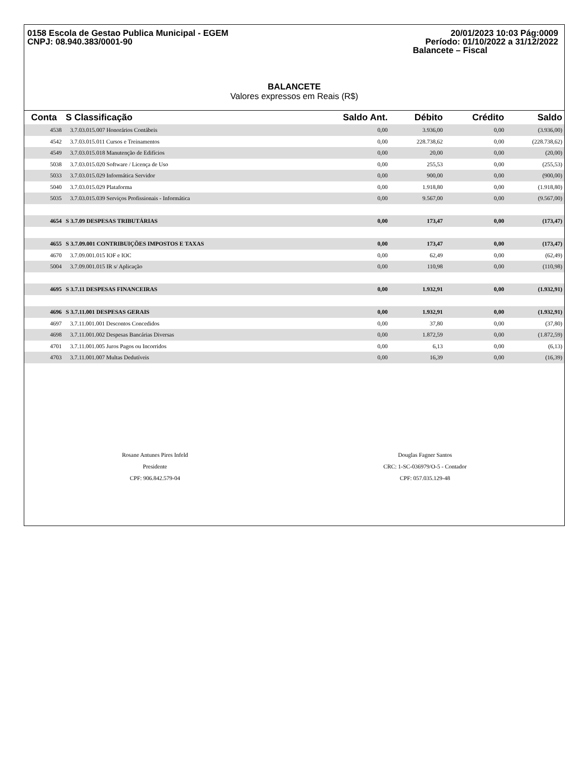0158 Escola de Gestao Publica Municipal - EGEM
CNPJ: 08.940.383/0001-90
20/01/2023 10:03 Pág:0009
Período: 01/10/2022 a 31/12/2022
Balancete – Fiscal
BALANCETE
Valores expressos em Reais (R$)
| Conta | S Classificação | Saldo Ant. | Débito | Crédito | Saldo |
| --- | --- | --- | --- | --- | --- |
| 4538 | 3.7.03.015.007 Honorários Contábeis | 0,00 | 3.936,00 | 0,00 | (3.936,00) |
| 4542 | 3.7.03.015.011 Cursos e Treinamentos | 0,00 | 228.738,62 | 0,00 | (228.738,62) |
| 4549 | 3.7.03.015.018 Manutenção de Edifícios | 0,00 | 20,00 | 0,00 | (20,00) |
| 5038 | 3.7.03.015.020 Software / Licença de Uso | 0,00 | 255,53 | 0,00 | (255,53) |
| 5033 | 3.7.03.015.029 Informática Servidor | 0,00 | 900,00 | 0,00 | (900,00) |
| 5040 | 3.7.03.015.029 Plataforma | 0,00 | 1.918,80 | 0,00 | (1.918,80) |
| 5035 | 3.7.03.015.039 Serviços Profissionais - Informática | 0,00 | 9.567,00 | 0,00 | (9.567,00) |
| 4654 | S 3.7.09 DESPESAS TRIBUTÁRIAS | 0,00 | 173,47 | 0,00 | (173,47) |
| 4655 | S 3.7.09.001 CONTRIBUIÇÕES IMPOSTOS E TAXAS | 0,00 | 173,47 | 0,00 | (173,47) |
| 4670 | 3.7.09.001.015 IOF e IOC | 0,00 | 62,49 | 0,00 | (62,49) |
| 5004 | 3.7.09.001.015 IR s/ Aplicação | 0,00 | 110,98 | 0,00 | (110,98) |
| 4695 | S 3.7.11 DESPESAS FINANCEIRAS | 0,00 | 1.932,91 | 0,00 | (1.932,91) |
| 4696 | S 3.7.11.001 DESPESAS GERAIS | 0,00 | 1.932,91 | 0,00 | (1.932,91) |
| 4697 | 3.7.11.001.001 Descontos Concedidos | 0,00 | 37,80 | 0,00 | (37,80) |
| 4698 | 3.7.11.001.002 Despesas Bancárias Diversas | 0,00 | 1.872,59 | 0,00 | (1.872,59) |
| 4701 | 3.7.11.001.005 Juros Pagos ou Incorridos | 0,00 | 6,13 | 0,00 | (6,13) |
| 4703 | 3.7.11.001.007 Multas Dedutíveis | 0,00 | 16,39 | 0,00 | (16,39) |
Rosane Antunes Pires Infeld
Presidente
CPF: 906.842.579-04
Douglas Fagner Santos
CRC: 1-SC-036979/O-5 - Contador
CPF: 057.035.129-48